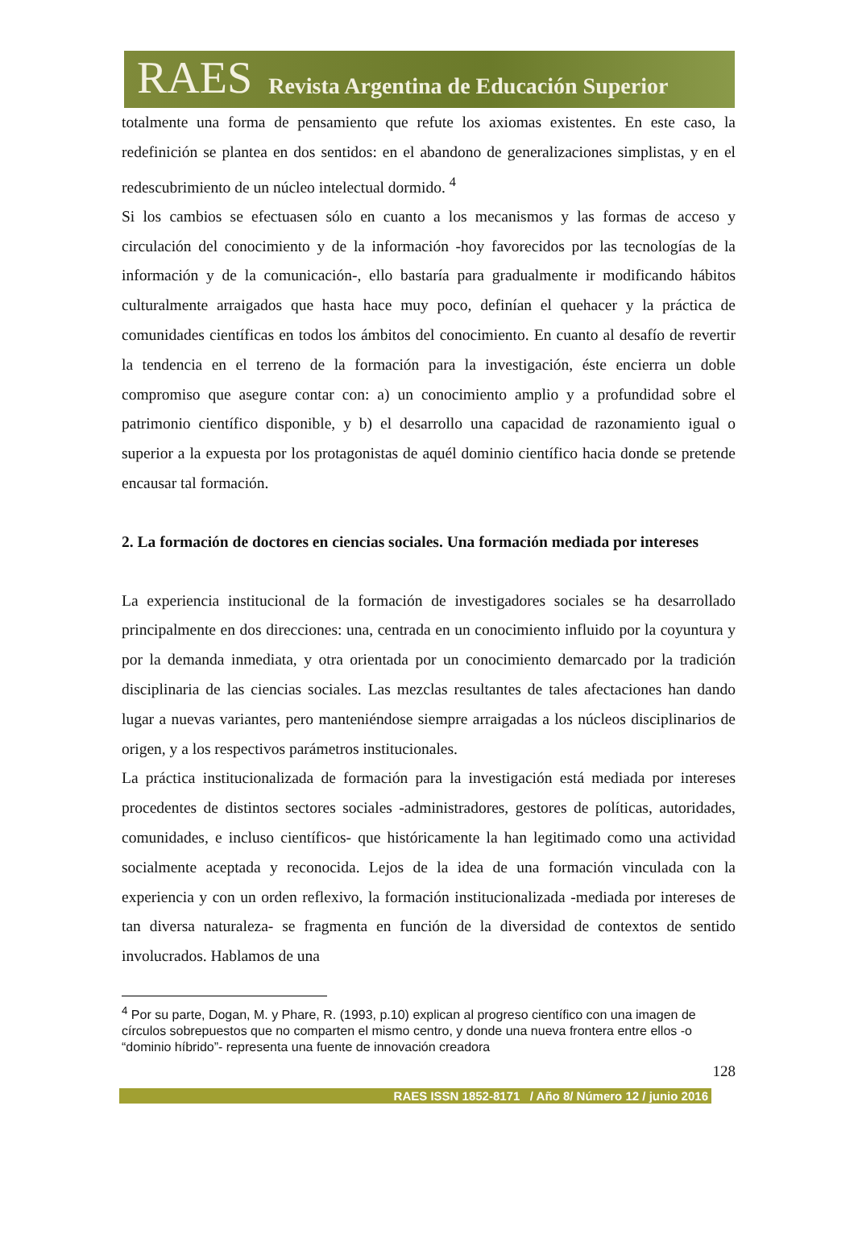RAES Revista Argentina de Educación Superior
totalmente una forma de pensamiento que refute los axiomas existentes. En este caso, la redefinición se plantea en dos sentidos: en el abandono de generalizaciones simplistas, y en el redescubrimiento de un núcleo intelectual dormido. <sup>4</sup>
Si los cambios se efectuasen sólo en cuanto a los mecanismos y las formas de acceso y circulación del conocimiento y de la información -hoy favorecidos por las tecnologías de la información y de la comunicación-, ello bastaría para gradualmente ir modificando hábitos culturalmente arraigados que hasta hace muy poco, definían el quehacer y la práctica de comunidades científicas en todos los ámbitos del conocimiento. En cuanto al desafío de revertir la tendencia en el terreno de la formación para la investigación, éste encierra un doble compromiso que asegure contar con: a) un conocimiento amplio y a profundidad sobre el patrimonio científico disponible, y b) el desarrollo una capacidad de razonamiento igual o superior a la expuesta por los protagonistas de aquél dominio científico hacia donde se pretende encausar tal formación.
2. La formación de doctores en ciencias sociales. Una formación mediada por intereses
La experiencia institucional de la formación de investigadores sociales se ha desarrollado principalmente en dos direcciones: una, centrada en un conocimiento influido por la coyuntura y por la demanda inmediata, y otra orientada por un conocimiento demarcado por la tradición disciplinaria de las ciencias sociales. Las mezclas resultantes de tales afectaciones han dando lugar a nuevas variantes, pero manteniéndose siempre arraigadas a los núcleos disciplinarios de origen, y a los respectivos parámetros institucionales.
La práctica institucionalizada de formación para la investigación está mediada por intereses procedentes de distintos sectores sociales -administradores, gestores de políticas, autoridades, comunidades, e incluso científicos- que históricamente la han legitimado como una actividad socialmente aceptada y reconocida. Lejos de la idea de una formación vinculada con la experiencia y con un orden reflexivo, la formación institucionalizada -mediada por intereses de tan diversa naturaleza- se fragmenta en función de la diversidad de contextos de sentido involucrados. Hablamos de una
<sup>4</sup> Por su parte, Dogan, M. y Phare, R. (1993, p.10) explican al progreso científico con una imagen de círculos sobrepuestos que no comparten el mismo centro, y donde una nueva frontera entre ellos -o “dominio híbrido”- representa una fuente de innovación creadora
128
RAES ISSN 1852-8171 / Año 8/ Número 12 / junio 2016